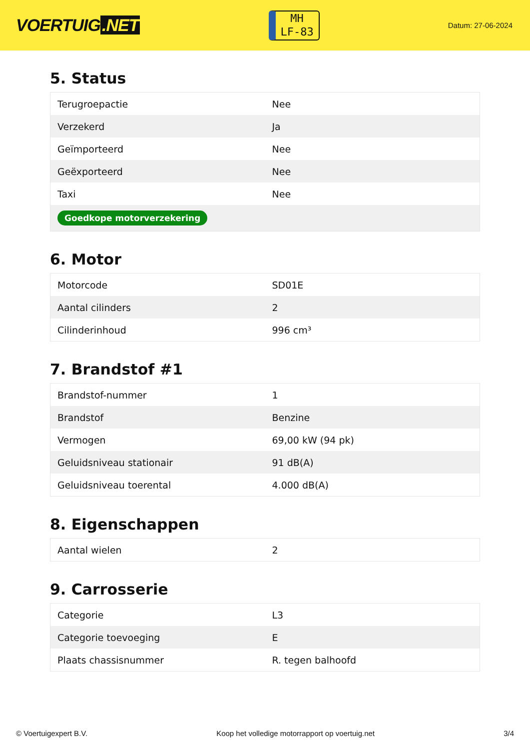VOERTUIG.NET
MH
LF-83
Datum: 27-06-2024
5. Status
| Terugroepactie | Nee |
| Verzekerd | Ja |
| Geïmporteerd | Nee |
| Geëxporteerd | Nee |
| Taxi | Nee |
| Goedkope motorverzekering | |
6. Motor
| Motorcode | SD01E |
| Aantal cilinders | 2 |
| Cilinderinhoud | 996 cm³ |
7. Brandstof #1
| Brandstof-nummer | 1 |
| Brandstof | Benzine |
| Vermogen | 69,00 kW (94 pk) |
| Geluidsniveau stationair | 91 dB(A) |
| Geluidsniveau toerental | 4.000 dB(A) |
8. Eigenschappen
| Aantal wielen | 2 |
9. Carrosserie
| Categorie | L3 |
| Categorie toevoeging | E |
| Plaats chassisnummer | R. tegen balhoofd |
© Voertuigexpert B.V. Koop het volledige motorrapport op voertuig.net 3/4